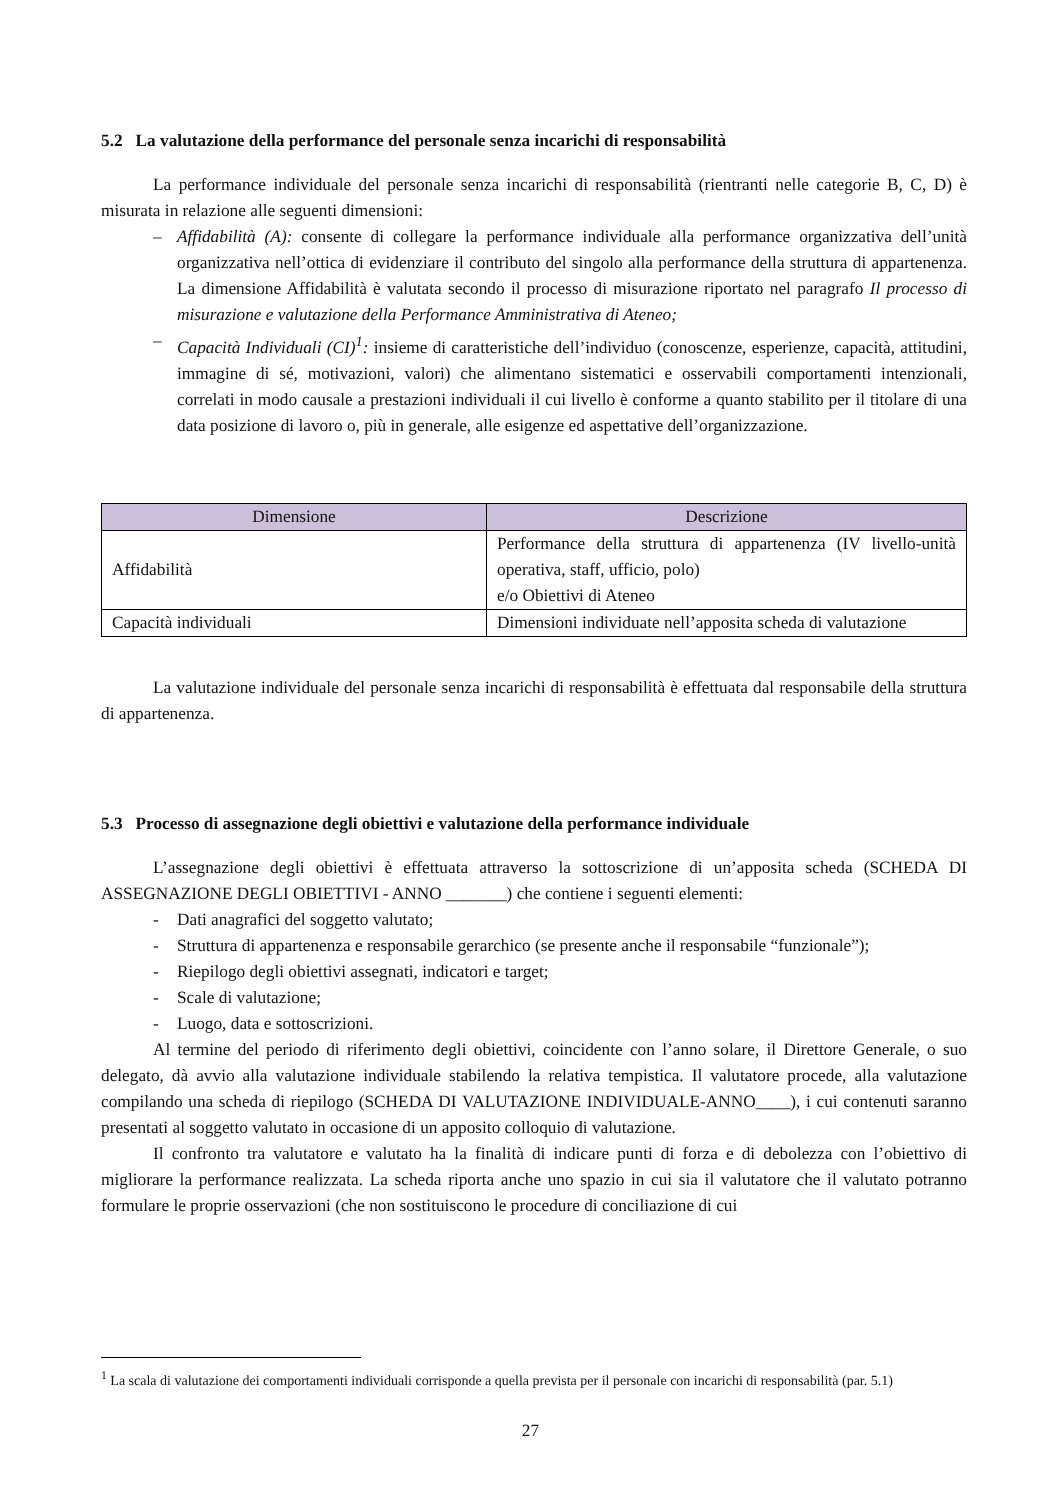5.2 La valutazione della performance del personale senza incarichi di responsabilità
La performance individuale del personale senza incarichi di responsabilità (rientranti nelle categorie B, C, D) è misurata in relazione alle seguenti dimensioni:
– Affidabilità (A): consente di collegare la performance individuale alla performance organizzativa dell’unità organizzativa nell’ottica di evidenziare il contributo del singolo alla performance della struttura di appartenenza. La dimensione Affidabilità è valutata secondo il processo di misurazione riportato nel paragrafo Il processo di misurazione e valutazione della Performance Amministrativa di Ateneo;
– Capacità Individuali (CI)<sup>1</sup>: insieme di caratteristiche dell’individuo (conoscenze, esperienze, capacità, attitudini, immagine di sé, motivazioni, valori) che alimentano sistematici e osservabili comportamenti intenzionali, correlati in modo causale a prestazioni individuali il cui livello è conforme a quanto stabilito per il titolare di una data posizione di lavoro o, più in generale, alle esigenze ed aspettative dell’organizzazione.
| Dimensione | Descrizione |
| --- | --- |
| Affidabilità | Performance della struttura di appartenenza (IV livello-unità operativa, staff, ufficio, polo) e/o Obiettivi di Ateneo |
| Capacità individuali | Dimensioni individuate nell’apposita scheda di valutazione |
La valutazione individuale del personale senza incarichi di responsabilità è effettuata dal responsabile della struttura di appartenenza.
5.3 Processo di assegnazione degli obiettivi e valutazione della performance individuale
L’assegnazione degli obiettivi è effettuata attraverso la sottoscrizione di un’apposita scheda (SCHEDA DI ASSEGNAZIONE DEGLI OBIETTIVI - ANNO _______) che contiene i seguenti elementi:
- Dati anagrafici del soggetto valutato;
- Struttura di appartenenza e responsabile gerarchico (se presente anche il responsabile “funzionale”);
- Riepilogo degli obiettivi assegnati, indicatori e target;
- Scale di valutazione;
- Luogo, data e sottoscrizioni.
Al termine del periodo di riferimento degli obiettivi, coincidente con l’anno solare, il Direttore Generale, o suo delegato, dà avvio alla valutazione individuale stabilendo la relativa tempistica. Il valutatore procede, alla valutazione compilando una scheda di riepilogo (SCHEDA DI VALUTAZIONE INDIVIDUALE-ANNO____), i cui contenuti saranno presentati al soggetto valutato in occasione di un apposito colloquio di valutazione.
Il confronto tra valutatore e valutato ha la finalità di indicare punti di forza e di debolezza con l’obiettivo di migliorare la performance realizzata. La scheda riporta anche uno spazio in cui sia il valutatore che il valutato potranno formulare le proprie osservazioni (che non sostituiscono le procedure di conciliazione di cui
<sup>1</sup> La scala di valutazione dei comportamenti individuali corrisponde a quella prevista per il personale con incarichi di responsabilità (par. 5.1)
27